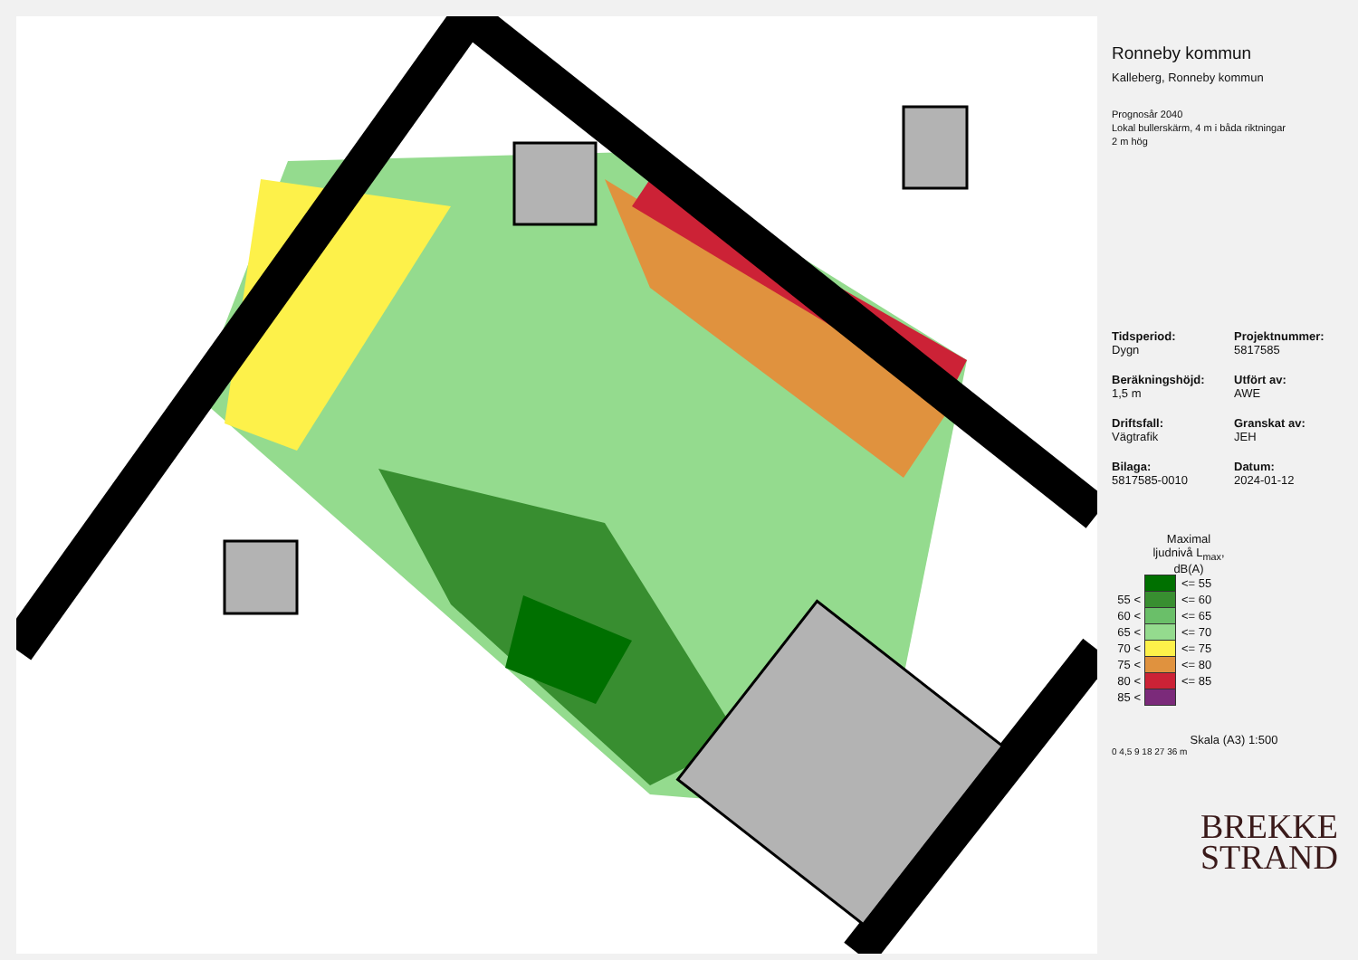Ronneby kommun
Kalleberg, Ronneby kommun
Prognosår 2040
Lokal bullerskärm, 4 m i båda riktningar
2 m hög
Tidsperiod:
Dygn
Projektnummer:
5817585
Beräkningshöjd:
1,5 m
Utfört av:
AWE
Driftsfall:
Vägtrafik
Granskat av:
JEH
Bilaga:
5817585-0010
Datum:
2024-01-12
Maximal ljudnivå L<sub>max</sub>, dB(A)
<= 55
55 <
<= 60
60 <
<= 65
65 <
<= 70
70 <
<= 75
75 <
<= 80
80 <
<= 85
85 <
Skala (A3) 1:500
0 4,5 9 18 27 36 m
BREKKE
STRAND